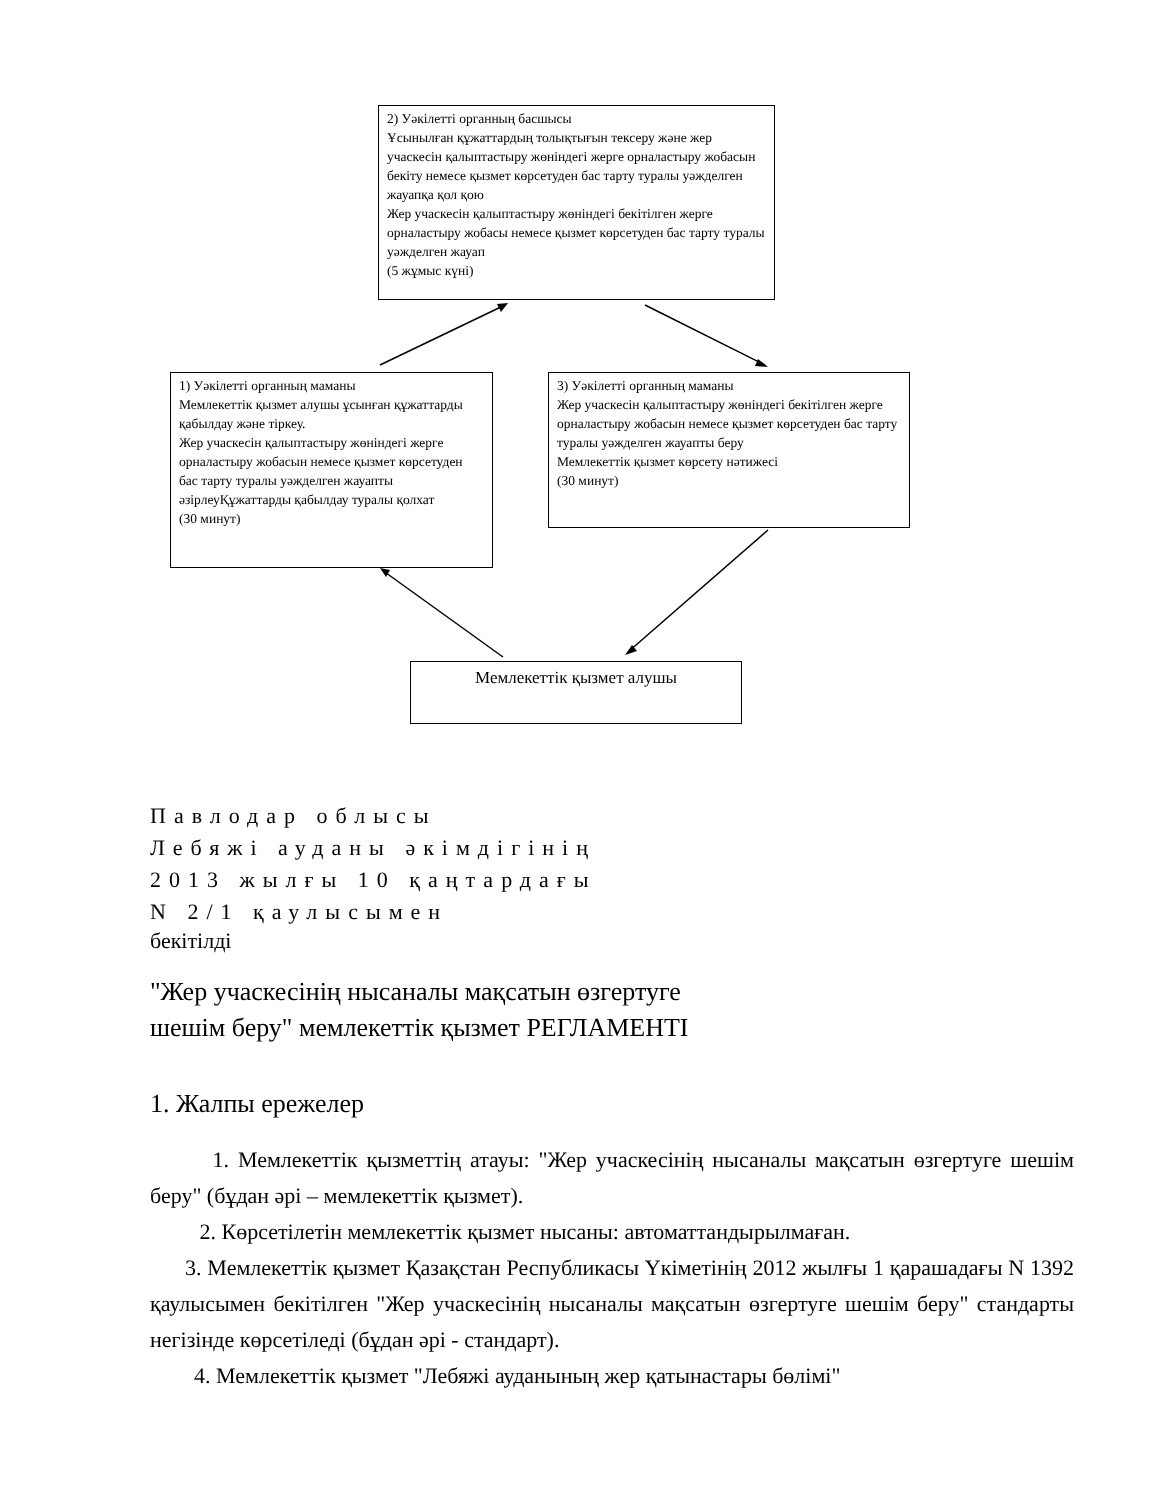2) Уәкілетті органның басшысы
Ұсынылған құжаттардың толықтығын тексеру және жер учаскесін қалыптастыру жөніндегі жерге орналастыру жобасын бекіту немесе қызмет көрсетуден бас тарту туралы уәжделген жауапқа қол қою
Жер учаскесін қалыптастыру жөніндегі бекітілген жерге орналастыру жобасы немесе қызмет көрсетуден бас тарту туралы уәжделген жауап
(5 жұмыс күні)
1) Уәкілетті органның маманы
Мемлекеттік қызмет алушы ұсынған құжаттарды қабылдау және тіркеу.
Жер учаскесін қалыптастыру жөніндегі жерге орналастыру жобасын немесе қызмет көрсетуден бас тарту туралы уәжделген жауапты әзірлеуҚұжаттарды қабылдау туралы қолхат
(30 минут)
3) Уәкілетті органның маманы
Жер учаскесін қалыптастыру жөніндегі бекітілген жерге орналастыру жобасын немесе қызмет көрсетуден бас тарту туралы уәжделген жауапты беру
Мемлекеттік қызмет көрсету нәтижесі
(30 минут)
Мемлекеттік қызмет алушы
Павлодар облысы
Лебяжі ауданы әкімдігінің
2013 жылғы 10 қаңтардағы
N 2/1 қаулысымен
бекітілді
"Жер учаскесінің нысаналы мақсатын өзгертуге
шешім беру" мемлекеттік қызмет РЕГЛАМЕНТІ
1. Жалпы ережелер
1. Мемлекеттік қызметтің атауы: "Жер учаскесінің нысаналы мақсатын өзгертуге шешім беру" (бұдан әрі – мемлекеттік қызмет).
2. Көрсетілетін мемлекеттік қызмет нысаны: автоматтандырылмаған.
3. Мемлекеттік қызмет Қазақстан Республикасы Үкіметінің 2012 жылғы 1 қарашадағы N 1392 қаулысымен бекітілген "Жер учаскесінің нысаналы мақсатын өзгертуге шешім беру" стандарты негізінде көрсетіледі (бұдан әрі - стандарт).
4. Мемлекеттік қызмет "Лебяжі ауданының жер қатынастары бөлімі"